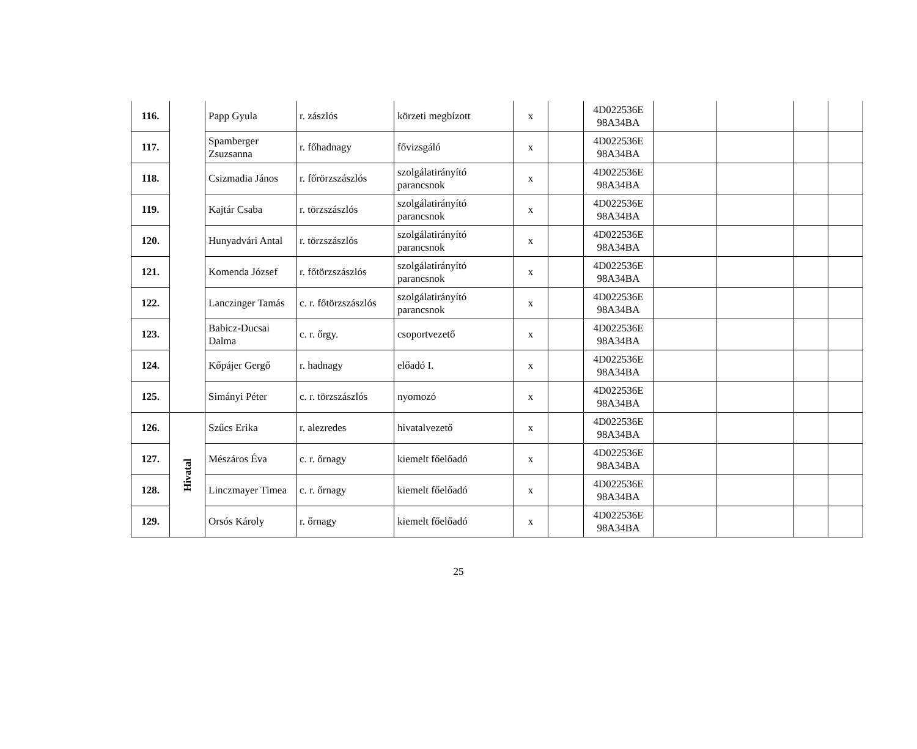| 116. | | Papp Gyula | r. zászlós | körzeti megbízott | x | | 4D022536E 98A34BA | | | | |
| 117. | | Spamberger Zsuzsanna | r. főhadnagy | fővizsgáló | x | | 4D022536E 98A34BA | | | | |
| 118. | | Csizmadia János | r. főrörzszászlós | szolgálatirányító parancsnok | x | | 4D022536E 98A34BA | | | | |
| 119. | | Kajtár Csaba | r. törzszászlós | szolgálatirányító parancsnok | x | | 4D022536E 98A34BA | | | | |
| 120. | | Hunyadvári Antal | r. törzszászlós | szolgálatirányító parancsnok | x | | 4D022536E 98A34BA | | | | |
| 121. | | Komenda József | r. főtörzszászlós | szolgálatirányító parancsnok | x | | 4D022536E 98A34BA | | | | |
| 122. | | Lanczinger Tamás | c. r. főtörzszászlós | szolgálatirányító parancsnok | x | | 4D022536E 98A34BA | | | | |
| 123. | | Babicz-Ducsai Dalma | c. r. őrgy. | csoportvezető | x | | 4D022536E 98A34BA | | | | |
| 124. | | Kőpájer Gergő | r. hadnagy | előadó I. | x | | 4D022536E 98A34BA | | | | |
| 125. | | Simányi Péter | c. r. törzszászlós | nyomozó | x | | 4D022536E 98A34BA | | | | |
| 126. | Hivatal | Szűcs Erika | r. alezredes | hivatalvezető | x | | 4D022536E 98A34BA | | | | |
| 127. | | Mészáros Éva | c. r. őrnagy | kiemelt főelőadó | x | | 4D022536E 98A34BA | | | | |
| 128. | | Linczmayer Timea | c. r. őrnagy | kiemelt főelőadó | x | | 4D022536E 98A34BA | | | | |
| 129. | | Orsós Károly | r. őrnagy | kiemelt főelőadó | x | | 4D022536E 98A34BA | | | | |
25